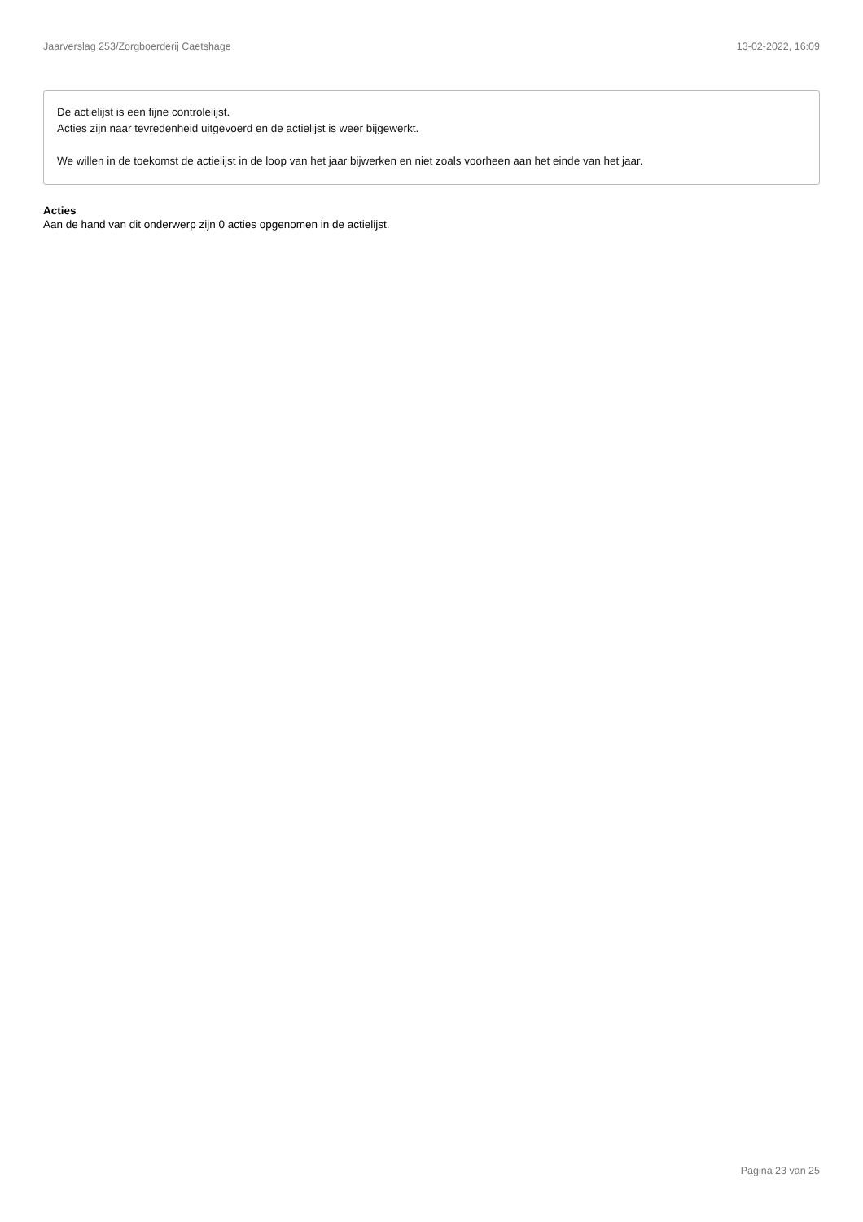Jaarverslag 253/Zorgboerderij Caetshage 13-02-2022, 16:09
De actielijst is een fijne controlelijst.
Acties zijn naar tevredenheid uitgevoerd en de actielijst is weer bijgewerkt.
We willen in de toekomst de actielijst in de loop van het jaar bijwerken en niet zoals voorheen aan het einde van het jaar.
Acties
Aan de hand van dit onderwerp zijn 0 acties opgenomen in de actielijst.
Pagina 23 van 25